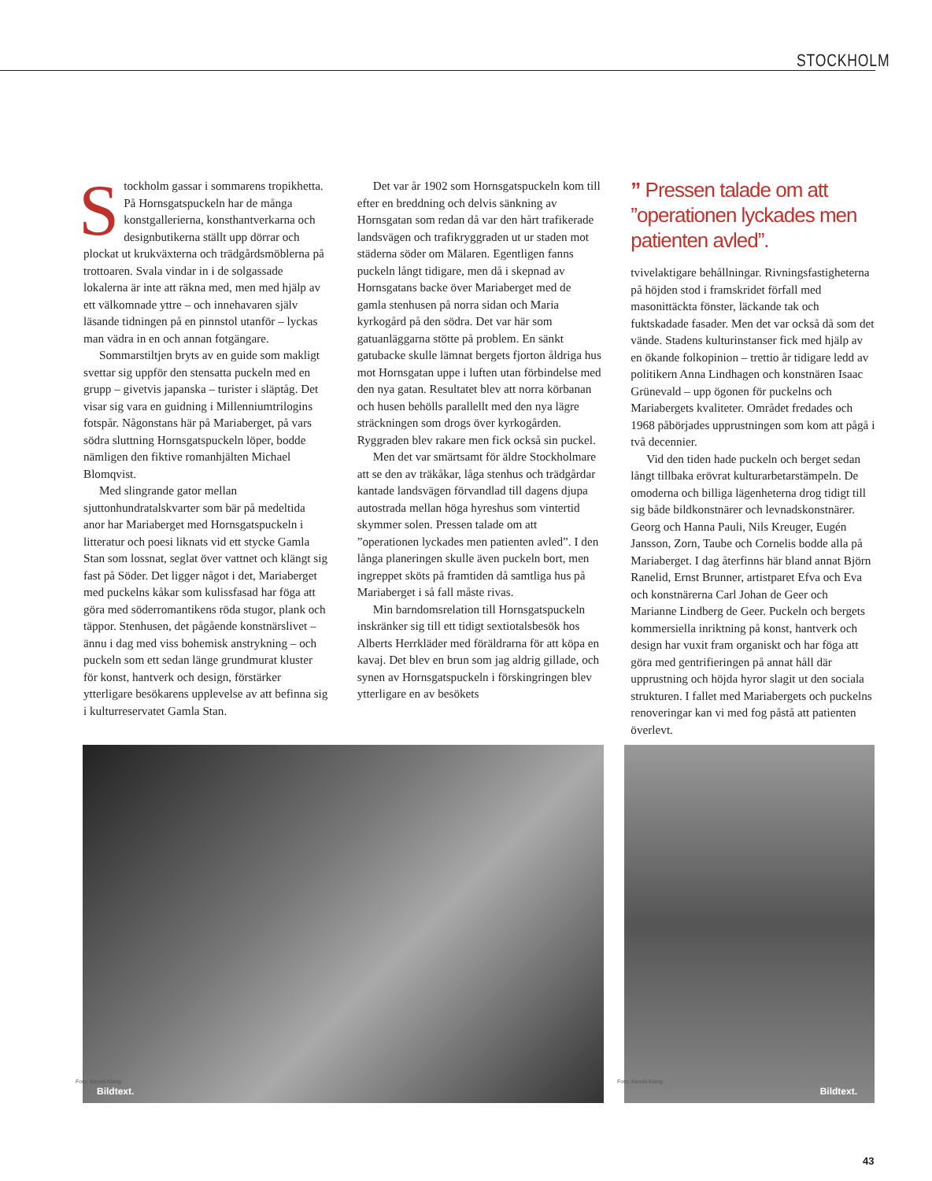STOCKHOLM
Stockholm gassar i sommarens tropikhetta. På Hornsgatspuckeln har de många konstgallerierna, konsthantverkarna och designbutikerna ställt upp dörrar och plockat ut krukväxterna och trädgårdsmöblerna på trottoaren. Svala vindar in i de solgassade lokalerna är inte att räkna med, men med hjälp av ett välkomnade yttre – och innehavaren själv läsande tidningen på en pinnstol utanför – lyckas man vädra in en och annan fotgängare.
Sommarstiltjen bryts av en guide som makligt svettar sig uppför den stensatta puckeln med en grupp – givetvis japanska – turister i släptåg. Det visar sig vara en guidning i Millenniumtrilogins fotspår. Någonstans här på Mariaberget, på vars södra sluttning Hornsgatspuckeln löper, bodde nämligen den fiktive romanhjälten Michael Blomqvist.
Med slingrande gator mellan sjuttonhundratalskvarter som bär på medeltida anor har Mariaberget med Hornsgatspuckeln i litteratur och poesi liknats vid ett stycke Gamla Stan som lossnat, seglat över vattnet och klängt sig fast på Söder. Det ligger något i det, Mariaberget med puckelns kåkar som kulissfasad har föga att göra med söderromantikens röda stugor, plank och täppor. Stenhusen, det pågående konstnärslivet – ännu i dag med viss bohemisk anstrykning – och puckeln som ett sedan länge grundmurat kluster för konst, hantverk och design, förstärker ytterligare besökarens upplevelse av att befinna sig i kulturreservatet Gamla Stan.
Det var år 1902 som Hornsgatspuckeln kom till efter en breddning och delvis sänkning av Hornsgatan som redan då var den hårt trafikerade landsvägen och trafikryggraden ut ur staden mot städerna söder om Mälaren. Egentligen fanns puckeln långt tidigare, men då i skepnad av Hornsgatans backe över Mariaberget med de gamla stenhusen på norra sidan och Maria kyrkogård på den södra. Det var här som gatuanläggarna stötte på problem. En sänkt gatubacke skulle lämnat bergets fjorton åldriga hus mot Hornsgatan uppe i luften utan förbindelse med den nya gatan. Resultatet blev att norra körbanan och husen behölls parallellt med den nya lägre sträckningen som drogs över kyrkogården. Ryggraden blev rakare men fick också sin puckel.
Men det var smärtsamt för äldre Stockholmare att se den av träkåkar, låga stenhus och trädgårdar kantade landsvägen förvandlad till dagens djupa autostrada mellan höga hyreshus som vintertid skymmer solen. Pressen talade om att ”operationen lyckades men patienten avled”. I den långa planeringen skulle även puckeln bort, men ingreppet sköts på framtiden då samtliga hus på Mariaberget i så fall måste rivas.
Min barndomsrelation till Hornsgatspuckeln inskränker sig till ett tidigt sextiotalsbesök hos Alberts Herrkläder med föräldrarna för att köpa en kavaj. Det blev en brun som jag aldrig gillade, och synen av Hornsgatspuckeln i förskingringen blev ytterligare en av besökets
” Pressen talade om att ”operationen lyckades men patienten avled”.
tvivelaktigare behållningar. Rivningsfastigheterna på höjden stod i framskridet förfall med masonittäckta fönster, läckande tak och fuktskadade fasader. Men det var också då som det vände. Stadens kulturinstanser fick med hjälp av en ökande folkopinion – trettio år tidigare ledd av politikern Anna Lindhagen och konstnären Isaac Grünevald – upp ögonen för puckelns och Mariabergets kvaliteter. Området fredades och 1968 påbörjades upprustningen som kom att pågå i två decennier.
Vid den tiden hade puckeln och berget sedan långt tillbaka erövrat kulturarbetarstämpeln. De omoderna och billiga lägenheterna drog tidigt till sig både bildkonstnärer och levnadskonstnärer. Georg och Hanna Pauli, Nils Kreuger, Eugén Jansson, Zorn, Taube och Cornelis bodde alla på Mariaberget. I dag återfinns här bland annat Björn Ranelid, Ernst Brunner, artistparet Efva och Eva och konstnärerna Carl Johan de Geer och Marianne Lindberg de Geer. Puckeln och bergets kommersiella inriktning på konst, hantverk och design har vuxit fram organiskt och har föga att göra med gentrifieringen på annat håll där upprustning och höjda hyror slagit ut den sociala strukturen. I fallet med Mariabergets och puckelns renoveringar kan vi med fog påstå att patienten överlevt.
Bildtext.
Bildtext.
Foto: Kerold Klang Foto: Kerold Klang
43